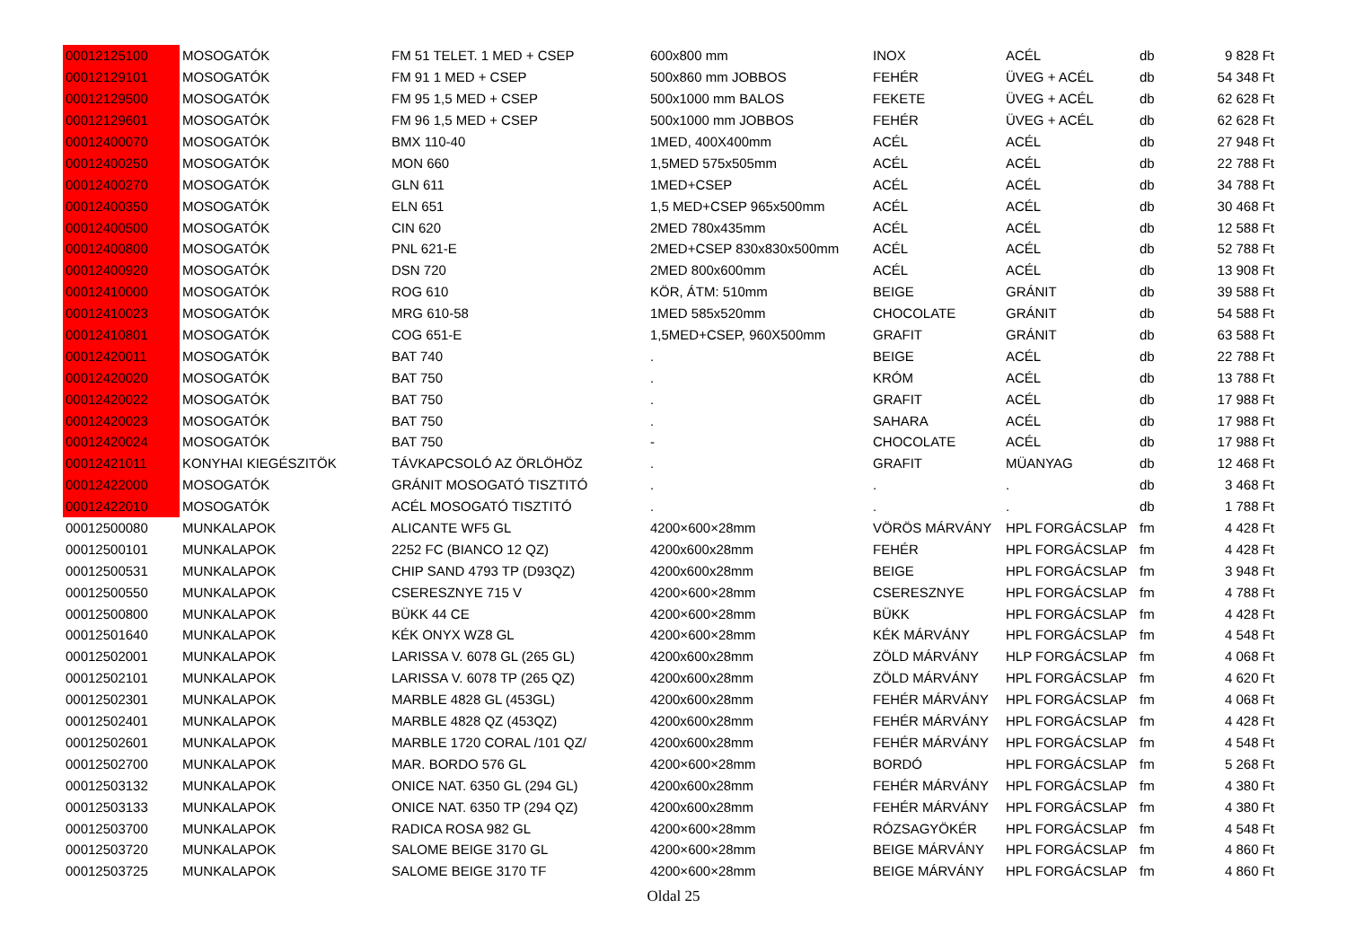| 00012125100 | MOSOGATÓK | FM 51 TELET. 1 MED + CSEP | 600x800 mm | INOX | ACÉL | db | 9 828 Ft |
| 00012129101 | MOSOGATÓK | FM 91 1 MED + CSEP | 500x860 mm JOBBOS | FEHÉR | ÜVEG + ACÉL | db | 54 348 Ft |
| 00012129500 | MOSOGATÓK | FM 95 1,5 MED + CSEP | 500x1000 mm BALOS | FEKETE | ÜVEG + ACÉL | db | 62 628 Ft |
| 00012129601 | MOSOGATÓK | FM 96 1,5 MED + CSEP | 500x1000 mm JOBBOS | FEHÉR | ÜVEG + ACÉL | db | 62 628 Ft |
| 00012400070 | MOSOGATÓK | BMX 110-40 | 1MED, 400X400mm | ACÉL | ACÉL | db | 27 948 Ft |
| 00012400250 | MOSOGATÓK | MON 660 | 1,5MED 575x505mm | ACÉL | ACÉL | db | 22 788 Ft |
| 00012400270 | MOSOGATÓK | GLN 611 | 1MED+CSEP | ACÉL | ACÉL | db | 34 788 Ft |
| 00012400350 | MOSOGATÓK | ELN 651 | 1,5 MED+CSEP 965x500mm | ACÉL | ACÉL | db | 30 468 Ft |
| 00012400500 | MOSOGATÓK | CIN 620 | 2MED 780x435mm | ACÉL | ACÉL | db | 12 588 Ft |
| 00012400800 | MOSOGATÓK | PNL 621-E | 2MED+CSEP 830x830x500mm | ACÉL | ACÉL | db | 52 788 Ft |
| 00012400920 | MOSOGATÓK | DSN 720 | 2MED 800x600mm | ACÉL | ACÉL | db | 13 908 Ft |
| 00012410000 | MOSOGATÓK | ROG 610 | KÖR, ÁTM: 510mm | BEIGE | GRÁNIT | db | 39 588 Ft |
| 00012410023 | MOSOGATÓK | MRG 610-58 | 1MED 585x520mm | CHOCOLATE | GRÁNIT | db | 54 588 Ft |
| 00012410801 | MOSOGATÓK | COG 651-E | 1,5MED+CSEP, 960X500mm | GRAFIT | GRÁNIT | db | 63 588 Ft |
| 00012420011 | MOSOGATÓK | BAT 740 | . | BEIGE | ACÉL | db | 22 788 Ft |
| 00012420020 | MOSOGATÓK | BAT 750 | . | KRÓM | ACÉL | db | 13 788 Ft |
| 00012420022 | MOSOGATÓK | BAT 750 | . | GRAFIT | ACÉL | db | 17 988 Ft |
| 00012420023 | MOSOGATÓK | BAT 750 | . | SAHARA | ACÉL | db | 17 988 Ft |
| 00012420024 | MOSOGATÓK | BAT 750 | - | CHOCOLATE | ACÉL | db | 17 988 Ft |
| 00012421011 | KONYHAI KIEGÉSZITÖK | TÁVKAPCSOLÓ AZ ÖRLÖHÖZ | . | GRAFIT | MÜANYAG | db | 12 468 Ft |
| 00012422000 | MOSOGATÓK | GRÁNIT MOSOGATÓ TISZTITÓ | . | . | . | db | 3 468 Ft |
| 00012422010 | MOSOGATÓK | ACÉL MOSOGATÓ TISZTITÓ | . | . | . | db | 1 788 Ft |
| 00012500080 | MUNKALAPOK | ALICANTE WF5 GL | 4200×600×28mm | VÖRÖS MÁRVÁNY | HPL FORGÁCSLAP | fm | 4 428 Ft |
| 00012500101 | MUNKALAPOK | 2252 FC (BIANCO 12 QZ) | 4200x600x28mm | FEHÉR | HPL FORGÁCSLAP | fm | 4 428 Ft |
| 00012500531 | MUNKALAPOK | CHIP SAND 4793 TP (D93QZ) | 4200x600x28mm | BEIGE | HPL FORGÁCSLAP | fm | 3 948 Ft |
| 00012500550 | MUNKALAPOK | CSERESZNYE 715 V | 4200×600×28mm | CSERESZNYE | HPL FORGÁCSLAP | fm | 4 788 Ft |
| 00012500800 | MUNKALAPOK | BÜKK 44 CE | 4200×600×28mm | BÜKK | HPL FORGÁCSLAP | fm | 4 428 Ft |
| 00012501640 | MUNKALAPOK | KÉK ONYX WZ8 GL | 4200×600×28mm | KÉK MÁRVÁNY | HPL FORGÁCSLAP | fm | 4 548 Ft |
| 00012502001 | MUNKALAPOK | LARISSA V. 6078 GL (265 GL) | 4200x600x28mm | ZÖLD MÁRVÁNY | HLP FORGÁCSLAP | fm | 4 068 Ft |
| 00012502101 | MUNKALAPOK | LARISSA V. 6078 TP (265 QZ) | 4200x600x28mm | ZÖLD MÁRVÁNY | HPL FORGÁCSLAP | fm | 4 620 Ft |
| 00012502301 | MUNKALAPOK | MARBLE 4828 GL (453GL) | 4200x600x28mm | FEHÉR MÁRVÁNY | HPL FORGÁCSLAP | fm | 4 068 Ft |
| 00012502401 | MUNKALAPOK | MARBLE 4828 QZ (453QZ) | 4200x600x28mm | FEHÉR MÁRVÁNY | HPL FORGÁCSLAP | fm | 4 428 Ft |
| 00012502601 | MUNKALAPOK | MARBLE 1720 CORAL /101 QZ/ | 4200x600x28mm | FEHÉR MÁRVÁNY | HPL FORGÁCSLAP | fm | 4 548 Ft |
| 00012502700 | MUNKALAPOK | MAR. BORDO 576 GL | 4200×600×28mm | BORDÓ | HPL FORGÁCSLAP | fm | 5 268 Ft |
| 00012503132 | MUNKALAPOK | ONICE NAT. 6350 GL (294 GL) | 4200x600x28mm | FEHÉR MÁRVÁNY | HPL FORGÁCSLAP | fm | 4 380 Ft |
| 00012503133 | MUNKALAPOK | ONICE NAT. 6350 TP (294 QZ) | 4200x600x28mm | FEHÉR MÁRVÁNY | HPL FORGÁCSLAP | fm | 4 380 Ft |
| 00012503700 | MUNKALAPOK | RADICA ROSA 982 GL | 4200×600×28mm | RÓZSAGYÖKÉR | HPL FORGÁCSLAP | fm | 4 548 Ft |
| 00012503720 | MUNKALAPOK | SALOME BEIGE 3170 GL | 4200×600×28mm | BEIGE MÁRVÁNY | HPL FORGÁCSLAP | fm | 4 860 Ft |
| 00012503725 | MUNKALAPOK | SALOME BEIGE 3170 TF | 4200×600×28mm | BEIGE MÁRVÁNY | HPL FORGÁCSLAP | fm | 4 860 Ft |
Oldal 25